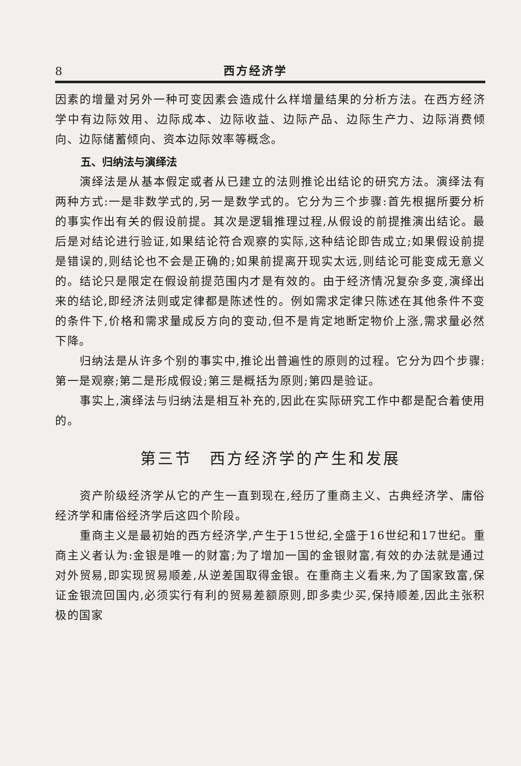8 西方经济学
因素的增量对另外一种可变因素会造成什么样增量结果的分析方法。在西方经济学中有边际效用、边际成本、边际收益、边际产品、边际生产力、边际消费倾向、边际储蓄倾向、资本边际效率等概念。
五、归纳法与演绎法
演绎法是从基本假定或者从已建立的法则推论出结论的研究方法。演绎法有两种方式:一是非数学式的,另一是数学式的。它分为三个步骤:首先根据所要分析的事实作出有关的假设前提。其次是逻辑推理过程,从假设的前提推演出结论。最后是对结论进行验证,如果结论符合观察的实际,这种结论即告成立;如果假设前提是错误的,则结论也不会是正确的;如果前提离开现实太远,则结论可能变成无意义的。结论只是限定在假设前提范围内才是有效的。由于经济情况复杂多变,演绎出来的结论,即经济法则或定律都是陈述性的。例如需求定律只陈述在其他条件不变的条件下,价格和需求量成反方向的变动,但不是肯定地断定物价上涨,需求量必然下降。
归纳法是从许多个别的事实中,推论出普遍性的原则的过程。它分为四个步骤:第一是观察;第二是形成假设;第三是概括为原则;第四是验证。
事实上,演绎法与归纳法是相互补充的,因此在实际研究工作中都是配合着使用的。
第三节　西方经济学的产生和发展
资产阶级经济学从它的产生一直到现在,经历了重商主义、古典经济学、庸俗经济学和庸俗经济学后这四个阶段。
重商主义是最初始的西方经济学,产生于15世纪,全盛于16世纪和17世纪。重商主义者认为:金银是唯一的财富;为了增加一国的金银财富,有效的办法就是通过对外贸易,即实现贸易顺差,从逆差国取得金银。在重商主义看来,为了国家致富,保证金银流回国内,必须实行有利的贸易差额原则,即多卖少买,保持顺差,因此主张积极的国家